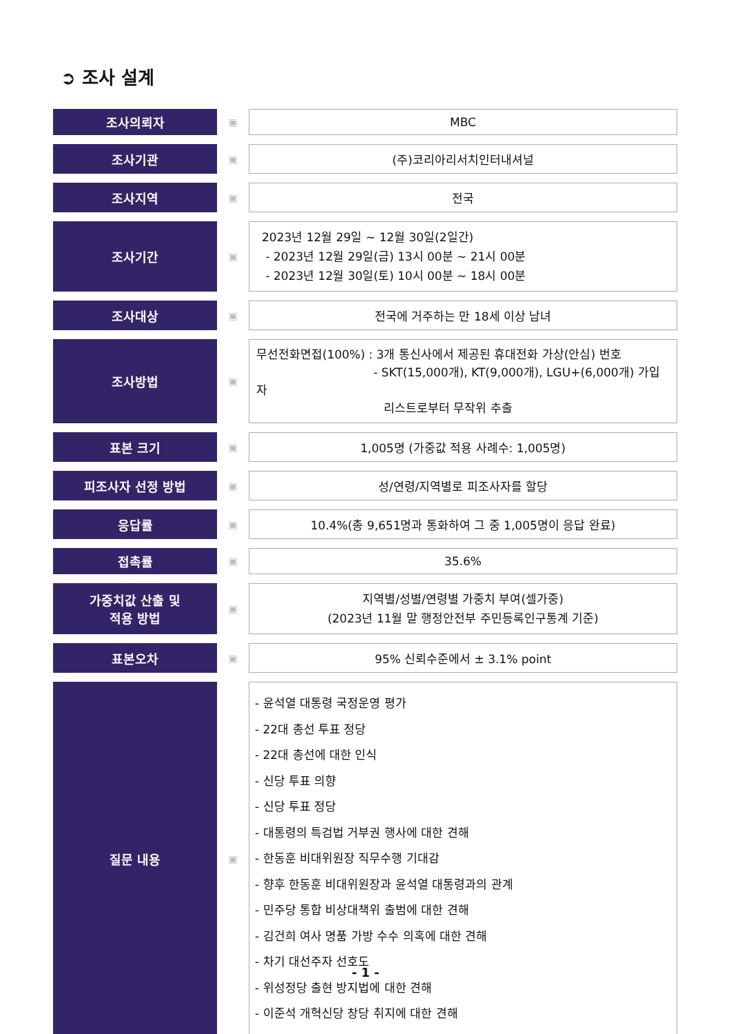➲ 조사 설계
| 조사의뢰자 | ▣ | MBC |
| 조사기관 | ▣ | (주)코리아리서치인터내셔널 |
| 조사지역 | ▣ | 전국 |
| 조사기간 | ▣ | 2023년 12월 29일 ~ 12월 30일(2일간) - 2023년 12월 29일(금) 13시 00분 ~ 21시 00분 - 2023년 12월 30일(토) 10시 00분 ~ 18시 00분 |
| 조사대상 | ▣ | 전국에 거주하는 만 18세 이상 남녀 |
| 조사방법 | ▣ | 무선전화면접(100%) : 3개 통신사에서 제공된 휴대전화 가상(안심) 번호 - SKT(15,000개), KT(9,000개), LGU+(6,000개) 가입자 리스트로부터 무작위 추출 |
| 표본 크기 | ▣ | 1,005명 (가중값 적용 사례수: 1,005명) |
| 피조사자 선정 방법 | ▣ | 성/연령/지역별로 피조사자를 할당 |
| 응답률 | ▣ | 10.4%(총 9,651명과 통화하여 그 중 1,005명이 응답 완료) |
| 접촉률 | ▣ | 35.6% |
| 가중치값 산출 및 적용 방법 | ▣ | 지역별/성별/연령별 가중치 부여(셀가중) (2023년 11월 말 행정안전부 주민등록인구통계 기준) |
| 표본오차 | ▣ | 95% 신뢰수준에서 ± 3.1% point |
| 질문 내용 | ▣ | - 윤석열 대통령 국정운영 평가 - 22대 총선 투표 정당 - 22대 총선에 대한 인식 - 신당 투표 의향 - 신당 투표 정당 - 대통령의 특검법 거부권 행사에 대한 견해 - 한동훈 비대위원장 직무수행 기대감 - 향후 한동훈 비대위원장과 윤석열 대통령과의 관계 - 민주당 통합 비상대책위 출범에 대한 견해 - 김건희 여사 명품 가방 수수 의혹에 대한 견해 - 차기 대선주자 선호도 - 위성정당 출현 방지법에 대한 견해 - 이준석 개혁신당 창당 취지에 대한 견해 |
- 1 -